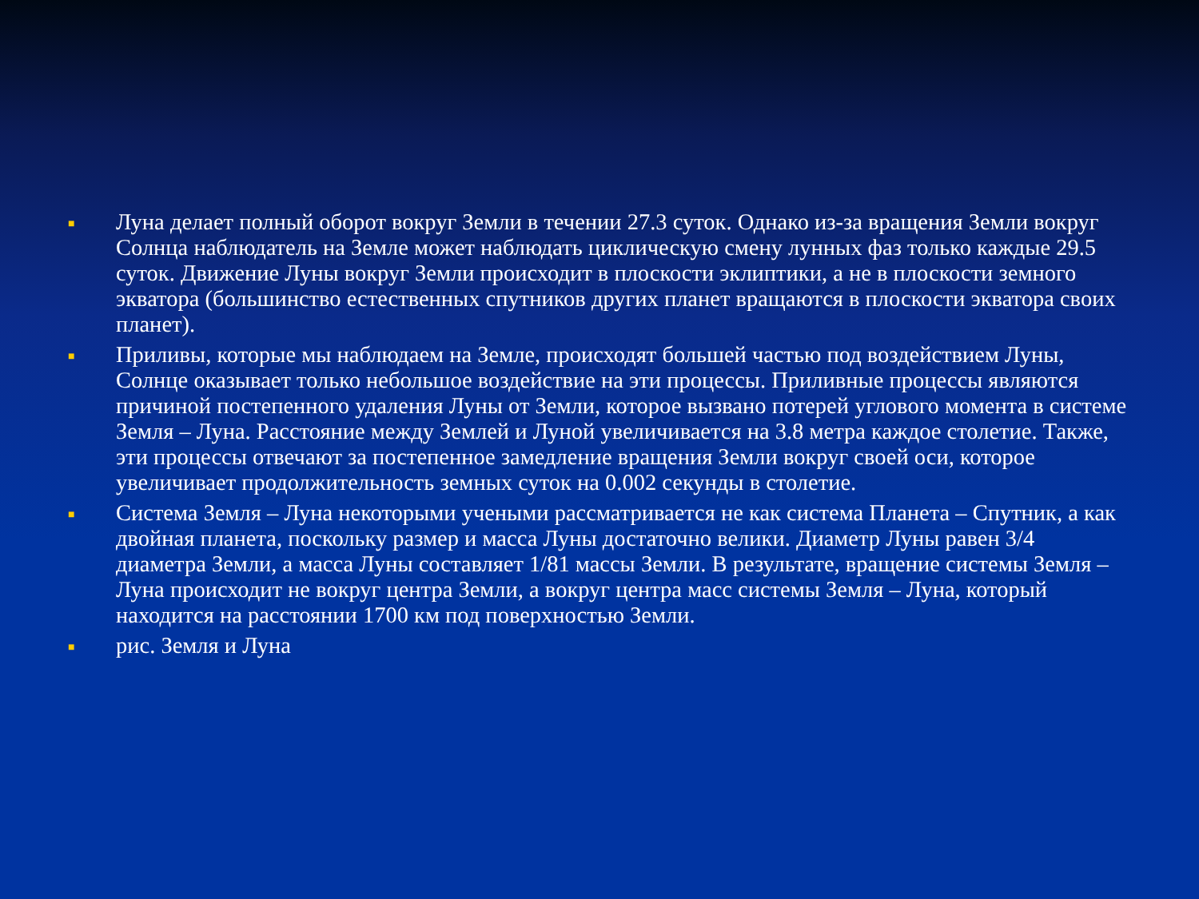■ Луна делает полный оборот вокруг Земли в течении 27.3 суток. Однако из-за вращения Земли вокруг Солнца наблюдатель на Земле может наблюдать циклическую смену лунных фаз только каждые 29.5 суток. Движение Луны вокруг Земли происходит в плоскости эклиптики, а не в плоскости земного экватора (большинство естественных спутников других планет вращаются в плоскости экватора своих планет).
■ Приливы, которые мы наблюдаем на Земле, происходят большей частью под воздействием Луны, Солнце оказывает только небольшое воздействие на эти процессы. Приливные процессы являются причиной постепенного удаления Луны от Земли, которое вызвано потерей углового момента в системе Земля – Луна. Расстояние между Землей и Луной увеличивается на 3.8 метра каждое столетие. Также, эти процессы отвечают за постепенное замедление вращения Земли вокруг своей оси, которое увеличивает продолжительность земных суток на 0.002 секунды в столетие.
■ Система Земля – Луна некоторыми учеными рассматривается не как система Планета – Спутник, а как двойная планета, поскольку размер и масса Луны достаточно велики. Диаметр Луны равен 3/4 диаметра Земли, а масса Луны составляет 1/81 массы Земли. В результате, вращение системы Земля – Луна происходит не вокруг центра Земли, а вокруг центра масс системы Земля – Луна, который находится на расстоянии 1700 км под поверхностью Земли.
■ рис. Земля и Луна